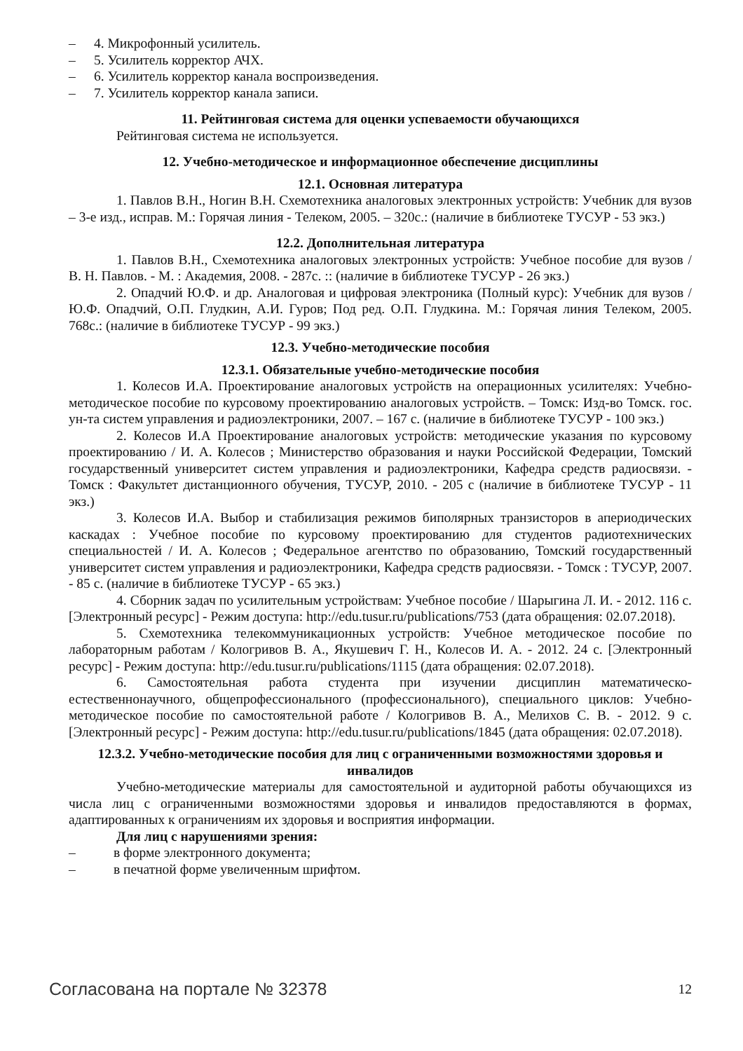– 4. Микрофонный усилитель.
– 5. Усилитель корректор АЧХ.
– 6. Усилитель корректор канала воспроизведения.
– 7. Усилитель корректор канала записи.
11. Рейтинговая система для оценки успеваемости обучающихся
Рейтинговая система не используется.
12. Учебно-методическое и информационное обеспечение дисциплины
12.1. Основная литература
1. Павлов В.Н., Ногин В.Н. Схемотехника аналоговых электронных устройств: Учебник для вузов – 3-е изд., исправ. М.: Горячая линия - Телеком, 2005. – 320с.: (наличие в библиотеке ТУСУР - 53 экз.)
12.2. Дополнительная литература
1. Павлов В.Н., Схемотехника аналоговых электронных устройств: Учебное пособие для вузов / В. Н. Павлов. - М. : Академия, 2008. - 287с. :: (наличие в библиотеке ТУСУР - 26 экз.)
2. Опадчий Ю.Ф. и др. Аналоговая и цифровая электроника (Полный курс): Учебник для вузов / Ю.Ф. Опадчий, О.П. Глудкин, А.И. Гуров; Под ред. О.П. Глудкина. М.: Горячая линия Телеком, 2005. 768с.: (наличие в библиотеке ТУСУР - 99 экз.)
12.3. Учебно-методические пособия
12.3.1. Обязательные учебно-методические пособия
1. Колесов И.А. Проектирование аналоговых устройств на операционных усилителях: Учебно-методическое пособие по курсовому проектированию аналоговых устройств. – Томск: Изд-во Томск. гос. ун-та систем управления и радиоэлектроники, 2007. – 167 с. (наличие в библиотеке ТУСУР - 100 экз.)
2. Колесов И.А Проектирование аналоговых устройств: методические указания по курсовому проектированию / И. А. Колесов ; Министерство образования и науки Российской Федерации, Томский государственный университет систем управления и радиоэлектроники, Кафедра средств радиосвязи. - Томск : Факультет дистанционного обучения, ТУСУР, 2010. - 205 с (наличие в библиотеке ТУСУР - 11 экз.)
3. Колесов И.А. Выбор и стабилизация режимов биполярных транзисторов в апериодических каскадах : Учебное пособие по курсовому проектированию для студентов радиотехнических специальностей / И. А. Колесов ; Федеральное агентство по образованию, Томский государственный университет систем управления и радиоэлектроники, Кафедра средств радиосвязи. - Томск : ТУСУР, 2007. - 85 с. (наличие в библиотеке ТУСУР - 65 экз.)
4. Сборник задач по усилительным устройствам: Учебное пособие / Шарыгина Л. И. - 2012. 116 с. [Электронный ресурс] - Режим доступа: http://edu.tusur.ru/publications/753 (дата обращения: 02.07.2018).
5. Схемотехника телекоммуникационных устройств: Учебное методическое пособие по лабораторным работам / Кологривов В. А., Якушевич Г. Н., Колесов И. А. - 2012. 24 с. [Электронный ресурс] - Режим доступа: http://edu.tusur.ru/publications/1115 (дата обращения: 02.07.2018).
6. Самостоятельная работа студента при изучении дисциплин математическо-естественнонаучного, общепрофессионального (профессионального), специального циклов: Учебно-методическое пособие по самостоятельной работе / Кологривов В. А., Мелихов С. В. - 2012. 9 с. [Электронный ресурс] - Режим доступа: http://edu.tusur.ru/publications/1845 (дата обращения: 02.07.2018).
12.3.2. Учебно-методические пособия для лиц с ограниченными возможностями здоровья и инвалидов
Учебно-методические материалы для самостоятельной и аудиторной работы обучающихся из числа лиц с ограниченными возможностями здоровья и инвалидов предоставляются в формах, адаптированных к ограничениям их здоровья и восприятия информации.
Для лиц с нарушениями зрения:
– в форме электронного документа;
– в печатной форме увеличенным шрифтом.
Согласована на портале № 32378 12